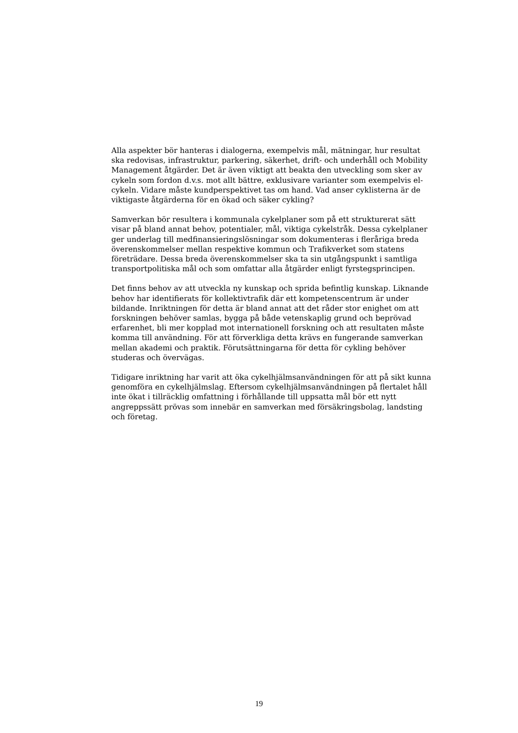Alla aspekter bör hanteras i dialogerna, exempelvis mål, mätningar, hur resultat ska redovisas, infrastruktur, parkering, säkerhet, drift- och underhåll och Mobility Management åtgärder. Det är även viktigt att beakta den utveckling som sker av cykeln som fordon d.v.s. mot allt bättre, exklusivare varianter som exempelvis el-cykeln. Vidare måste kundperspektivet tas om hand. Vad anser cyklisterna är de viktigaste åtgärderna för en ökad och säker cykling?
Samverkan bör resultera i kommunala cykelplaner som på ett strukturerat sätt visar på bland annat behov, potentialer, mål, viktiga cykelstråk. Dessa cykelplaner ger underlag till medfinansieringslösningar som dokumenteras i fleråriga breda överenskommelser mellan respektive kommun och Trafikverket som statens företrädare. Dessa breda överenskommelser ska ta sin utgångspunkt i samtliga transportpolitiska mål och som omfattar alla åtgärder enligt fyrstegsprincipen.
Det finns behov av att utveckla ny kunskap och sprida befintlig kunskap. Liknande behov har identifierats för kollektivtrafik där ett kompetenscentrum är under bildande. Inriktningen för detta är bland annat att det råder stor enighet om att forskningen behöver samlas, bygga på både vetenskaplig grund och beprövad erfarenhet, bli mer kopplad mot internationell forskning och att resultaten måste komma till användning. För att förverkliga detta krävs en fungerande samverkan mellan akademi och praktik. Förutsättningarna för detta för cykling behöver studeras och övervägas.
Tidigare inriktning har varit att öka cykelhjälmsanvändningen för att på sikt kunna genomföra en cykelhjälmslag. Eftersom cykelhjälmsanvändningen på flertalet håll inte ökat i tillräcklig omfattning i förhållande till uppsatta mål bör ett nytt angreppssätt prövas som innebär en samverkan med försäkringsbolag, landsting och företag.
19